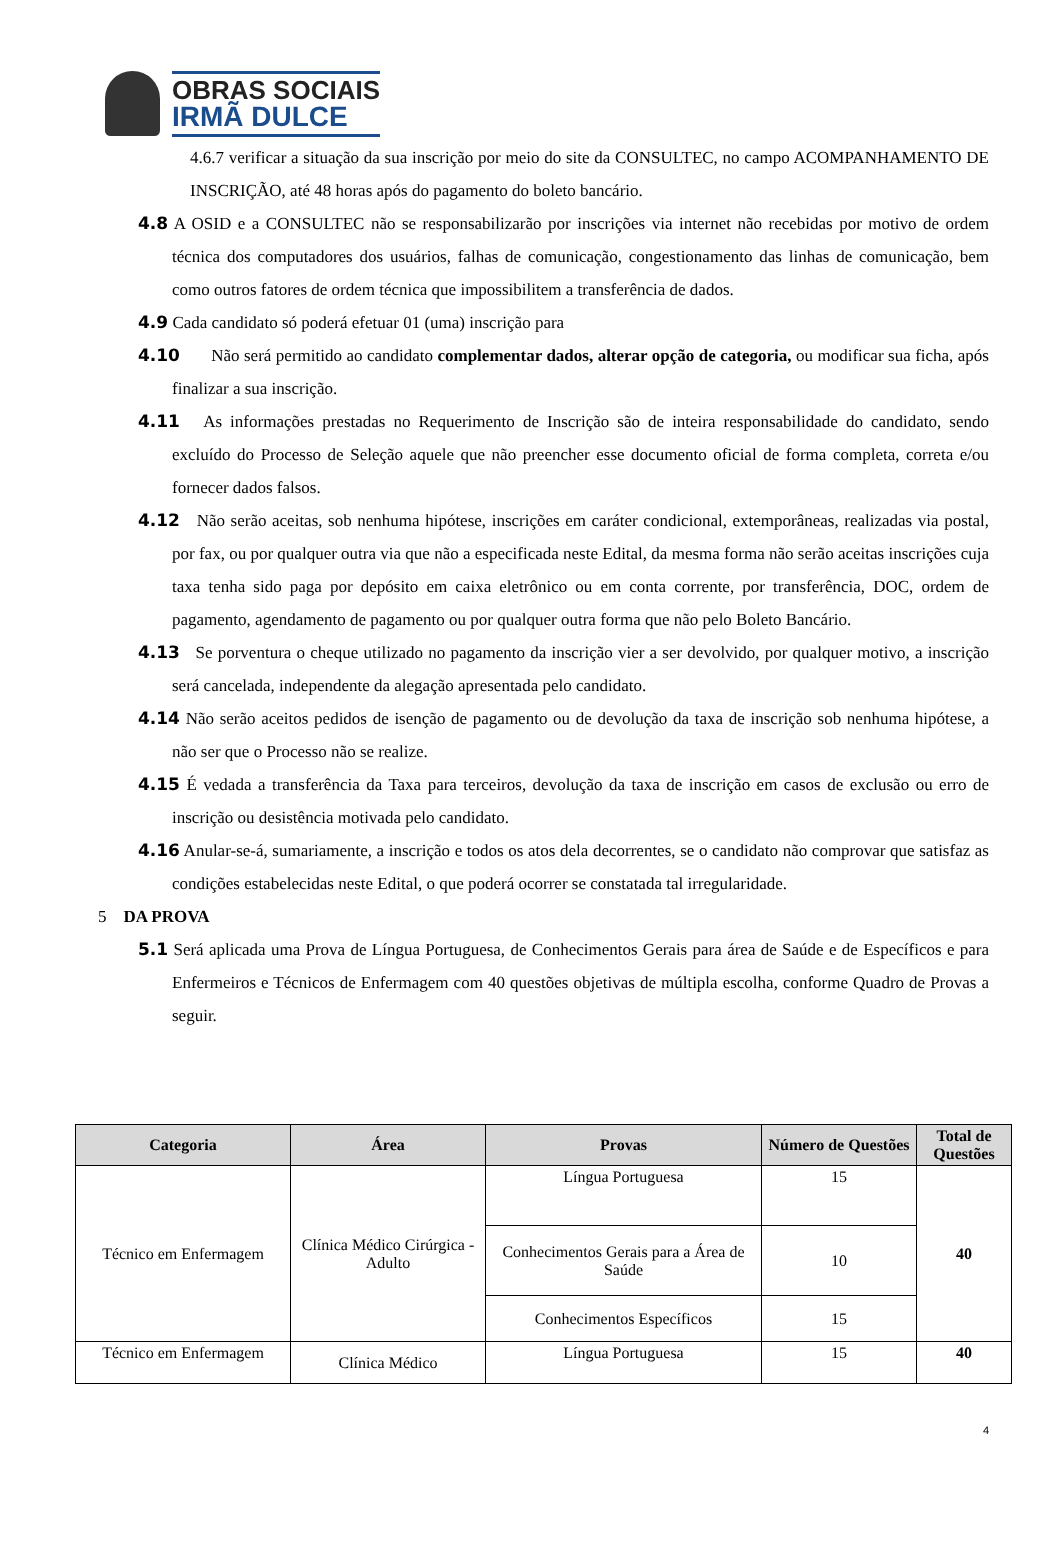OBRAS SOCIAIS
IRMÃ DULCE
4.6.7 verificar a situação da sua inscrição por meio do site da CONSULTEC, no campo ACOMPANHAMENTO DE INSCRIÇÃO, até 48 horas após do pagamento do boleto bancário.
4.8 A OSID e a CONSULTEC não se responsabilizarão por inscrições via internet não recebidas por motivo de ordem técnica dos computadores dos usuários, falhas de comunicação, congestionamento das linhas de comunicação, bem como outros fatores de ordem técnica que impossibilitem a transferência de dados.
4.9 Cada candidato só poderá efetuar 01 (uma) inscrição para
4.10 Não será permitido ao candidato complementar dados, alterar opção de categoria, ou modificar sua ficha, após finalizar a sua inscrição.
4.11 As informações prestadas no Requerimento de Inscrição são de inteira responsabilidade do candidato, sendo excluído do Processo de Seleção aquele que não preencher esse documento oficial de forma completa, correta e/ou fornecer dados falsos.
4.12 Não serão aceitas, sob nenhuma hipótese, inscrições em caráter condicional, extemporâneas, realizadas via postal, por fax, ou por qualquer outra via que não a especificada neste Edital, da mesma forma não serão aceitas inscrições cuja taxa tenha sido paga por depósito em caixa eletrônico ou em conta corrente, por transferência, DOC, ordem de pagamento, agendamento de pagamento ou por qualquer outra forma que não pelo Boleto Bancário.
4.13 Se porventura o cheque utilizado no pagamento da inscrição vier a ser devolvido, por qualquer motivo, a inscrição será cancelada, independente da alegação apresentada pelo candidato.
4.14 Não serão aceitos pedidos de isenção de pagamento ou de devolução da taxa de inscrição sob nenhuma hipótese, a não ser que o Processo não se realize.
4.15 É vedada a transferência da Taxa para terceiros, devolução da taxa de inscrição em casos de exclusão ou erro de inscrição ou desistência motivada pelo candidato.
4.16 Anular-se-á, sumariamente, a inscrição e todos os atos dela decorrentes, se o candidato não comprovar que satisfaz as condições estabelecidas neste Edital, o que poderá ocorrer se constatada tal irregularidade.
5 DA PROVA
5.1 Será aplicada uma Prova de Língua Portuguesa, de Conhecimentos Gerais para área de Saúde e de Específicos e para Enfermeiros e Técnicos de Enfermagem com 40 questões objetivas de múltipla escolha, conforme Quadro de Provas a seguir.
| Categoria | Área | Provas | Número de Questões | Total de Questões |
| --- | --- | --- | --- | --- |
| Técnico em Enfermagem | Clínica Médico Cirúrgica - Adulto | Língua Portuguesa | 15 | 40 |
| | | Conhecimentos Gerais para a Área de Saúde | 10 | |
| | | Conhecimentos Específicos | 15 | |
| Técnico em Enfermagem | Clínica Médico | Língua Portuguesa | 15 | 40 |
4